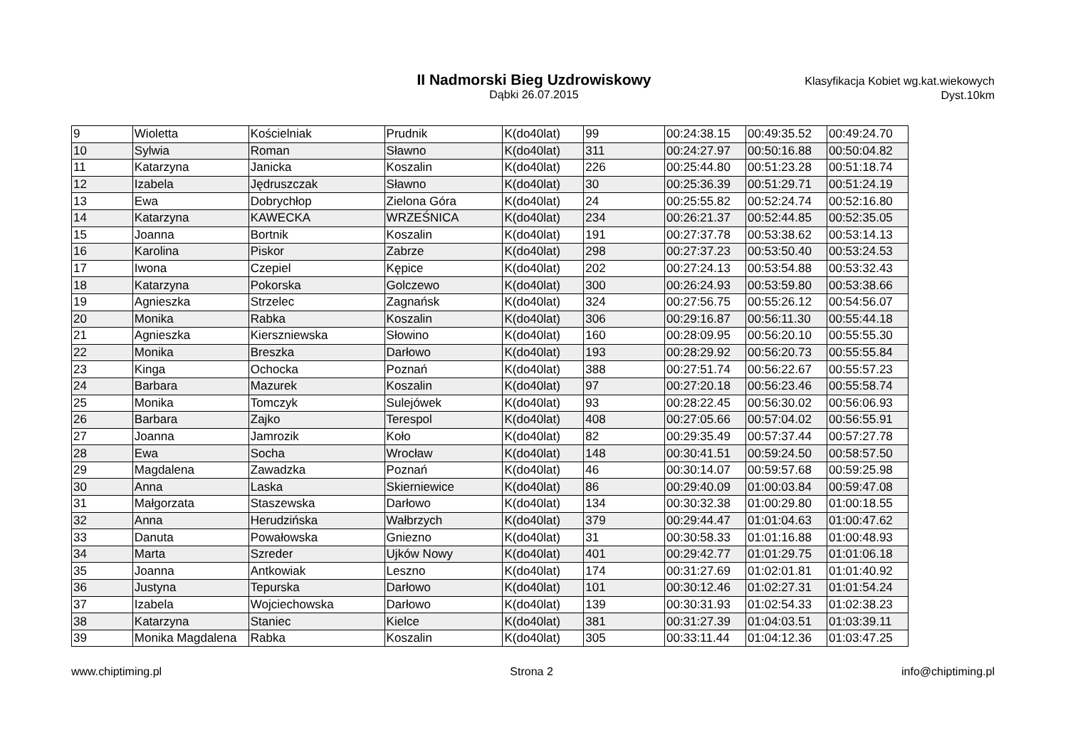II Nadmorski Bieg Uzdrowiskowy
Dąbki 26.07.2015
Klasyfikacja Kobiet wg.kat.wiekowych
Dyst.10km
| 9 | Wioletta | Kościelniak | Prudnik | K(do40lat) | 99 | 00:24:38.15 | 00:49:35.52 | 00:49:24.70 |
| 10 | Sylwia | Roman | Sławno | K(do40lat) | 311 | 00:24:27.97 | 00:50:16.88 | 00:50:04.82 |
| 11 | Katarzyna | Janicka | Koszalin | K(do40lat) | 226 | 00:25:44.80 | 00:51:23.28 | 00:51:18.74 |
| 12 | Izabela | Jędruszczak | Sławno | K(do40lat) | 30 | 00:25:36.39 | 00:51:29.71 | 00:51:24.19 |
| 13 | Ewa | Dobrychłop | Zielona Góra | K(do40lat) | 24 | 00:25:55.82 | 00:52:24.74 | 00:52:16.80 |
| 14 | Katarzyna | KAWECKA | WRZEŚNICA | K(do40lat) | 234 | 00:26:21.37 | 00:52:44.85 | 00:52:35.05 |
| 15 | Joanna | Bortnik | Koszalin | K(do40lat) | 191 | 00:27:37.78 | 00:53:38.62 | 00:53:14.13 |
| 16 | Karolina | Piskor | Zabrze | K(do40lat) | 298 | 00:27:37.23 | 00:53:50.40 | 00:53:24.53 |
| 17 | Iwona | Czepiel | Kępice | K(do40lat) | 202 | 00:27:24.13 | 00:53:54.88 | 00:53:32.43 |
| 18 | Katarzyna | Pokorska | Golczewo | K(do40lat) | 300 | 00:26:24.93 | 00:53:59.80 | 00:53:38.66 |
| 19 | Agnieszka | Strzelec | Zagnańsk | K(do40lat) | 324 | 00:27:56.75 | 00:55:26.12 | 00:54:56.07 |
| 20 | Monika | Rabka | Koszalin | K(do40lat) | 306 | 00:29:16.87 | 00:56:11.30 | 00:55:44.18 |
| 21 | Agnieszka | Kierszniewska | Słowino | K(do40lat) | 160 | 00:28:09.95 | 00:56:20.10 | 00:55:55.30 |
| 22 | Monika | Breszka | Darłowo | K(do40lat) | 193 | 00:28:29.92 | 00:56:20.73 | 00:55:55.84 |
| 23 | Kinga | Ochocka | Poznań | K(do40lat) | 388 | 00:27:51.74 | 00:56:22.67 | 00:55:57.23 |
| 24 | Barbara | Mazurek | Koszalin | K(do40lat) | 97 | 00:27:20.18 | 00:56:23.46 | 00:55:58.74 |
| 25 | Monika | Tomczyk | Sulejówek | K(do40lat) | 93 | 00:28:22.45 | 00:56:30.02 | 00:56:06.93 |
| 26 | Barbara | Zajko | Terespol | K(do40lat) | 408 | 00:27:05.66 | 00:57:04.02 | 00:56:55.91 |
| 27 | Joanna | Jamrozik | Koło | K(do40lat) | 82 | 00:29:35.49 | 00:57:37.44 | 00:57:27.78 |
| 28 | Ewa | Socha | Wrocław | K(do40lat) | 148 | 00:30:41.51 | 00:59:24.50 | 00:58:57.50 |
| 29 | Magdalena | Zawadzka | Poznań | K(do40lat) | 46 | 00:30:14.07 | 00:59:57.68 | 00:59:25.98 |
| 30 | Anna | Laska | Skierniewice | K(do40lat) | 86 | 00:29:40.09 | 01:00:03.84 | 00:59:47.08 |
| 31 | Małgorzata | Staszewska | Darłowo | K(do40lat) | 134 | 00:30:32.38 | 01:00:29.80 | 01:00:18.55 |
| 32 | Anna | Herudzińska | Wałbrzych | K(do40lat) | 379 | 00:29:44.47 | 01:01:04.63 | 01:00:47.62 |
| 33 | Danuta | Powałowska | Gniezno | K(do40lat) | 31 | 00:30:58.33 | 01:01:16.88 | 01:00:48.93 |
| 34 | Marta | Szreder | Ujków Nowy | K(do40lat) | 401 | 00:29:42.77 | 01:01:29.75 | 01:01:06.18 |
| 35 | Joanna | Antkowiak | Leszno | K(do40lat) | 174 | 00:31:27.69 | 01:02:01.81 | 01:01:40.92 |
| 36 | Justyna | Tepurska | Darłowo | K(do40lat) | 101 | 00:30:12.46 | 01:02:27.31 | 01:01:54.24 |
| 37 | Izabela | Wojciechowska | Darłowo | K(do40lat) | 139 | 00:30:31.93 | 01:02:54.33 | 01:02:38.23 |
| 38 | Katarzyna | Staniec | Kielce | K(do40lat) | 381 | 00:31:27.39 | 01:04:03.51 | 01:03:39.11 |
| 39 | Monika Magdalena | Rabka | Koszalin | K(do40lat) | 305 | 00:33:11.44 | 01:04:12.36 | 01:03:47.25 |
www.chiptiming.pl Strona 2 info@chiptiming.pl